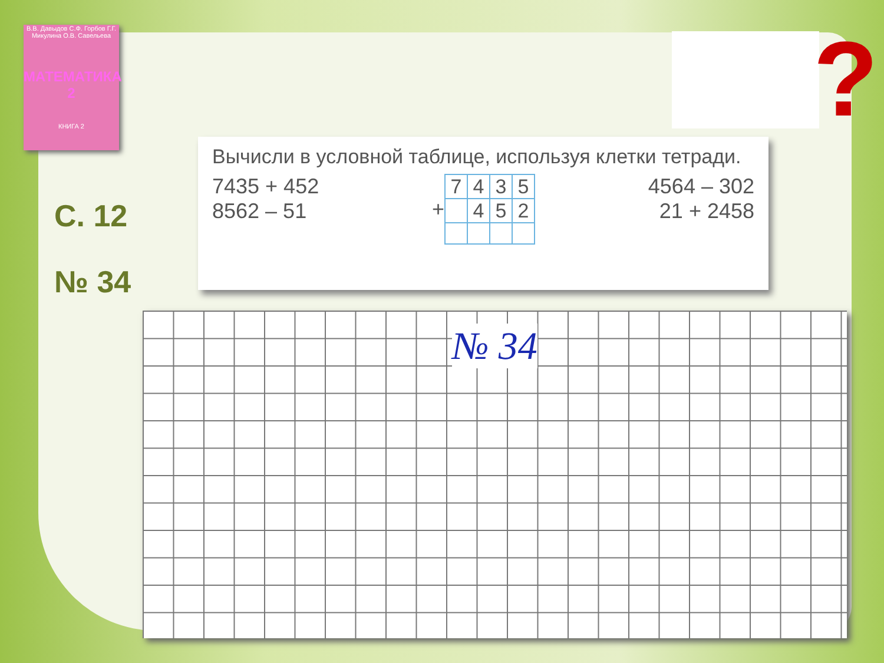В.В. Давыдов С.Ф. Горбов Г.Г. Микулина О.В. Савельева
МАТЕМАТИКА 2
КНИГА 2
С. 12
№ 34
?
Вычисли в условной таблице, используя клетки тетради.
7435 + 452
8562 – 51
+
| 7 | 4 | 3 | 5 |
| | 4 | 5 | 2 |
4564 – 302
21 + 2458
№ 34